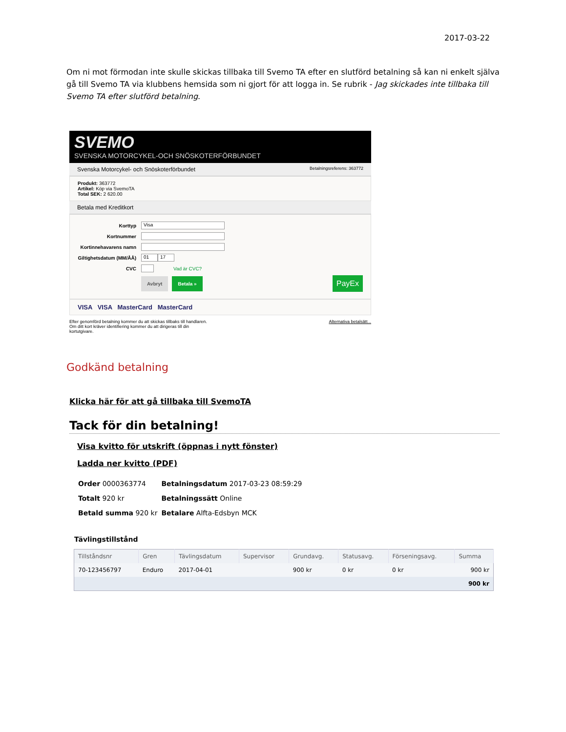2017-03-22
Om ni mot förmodan inte skulle skickas tillbaka till Svemo TA efter en slutförd betalning så kan ni enkelt själva gå till Svemo TA via klubbens hemsida som ni gjort för att logga in. Se rubrik - Jag skickades inte tillbaka till Svemo TA efter slutförd betalning.
SVEMO
SVENSKA MOTORCYKEL-OCH SNÖSKOTERFÖRBUNDET
Svenska Motorcykel- och Snöskoterförbundet Betalningsreferens: 363772
Produkt: 363772
Artikel: Köp via SvemoTA
Total SEK: 2 620.00
Betala med Kreditkort
Korttyp Visa
Kortnummer
Kortinnehavarens namn
Giltighetsdatum (MM/ÅÅ) 01 17
CVC Vad är CVC?
Avbryt Betala » PayEx
VISA VISA MasterCard MasterCard
Efter genomförd betalning kommer du att skickas tillbaks till handlaren.
Om ditt kort kräver identifiering kommer du att dirigeras till din
kortutgivare. Alternativa betalsätt...
Godkänd betalning
Klicka här för att gå tillbaka till SvemoTA
Tack för din betalning!
Visa kvitto för utskrift (öppnas i nytt fönster)
Ladda ner kvitto (PDF)
| Order 0000363774 | Betalningsdatum 2017-03-23 08:59:29 |
| Totalt 920 kr | Betalningssätt Online |
| Betald summa 920 kr | Betalare Alfta-Edsbyn MCK |
Tävlingstillstånd
| Tillståndsnr | Gren | Tävlingsdatum | Supervisor | Grundavg. | Statusavg. | Förseningsavg. | Summa |
| --- | --- | --- | --- | --- | --- | --- | --- |
| 70-123456797 | Enduro | 2017-04-01 | | 900 kr | 0 kr | 0 kr | 900 kr |
| | | | | | | | 900 kr |